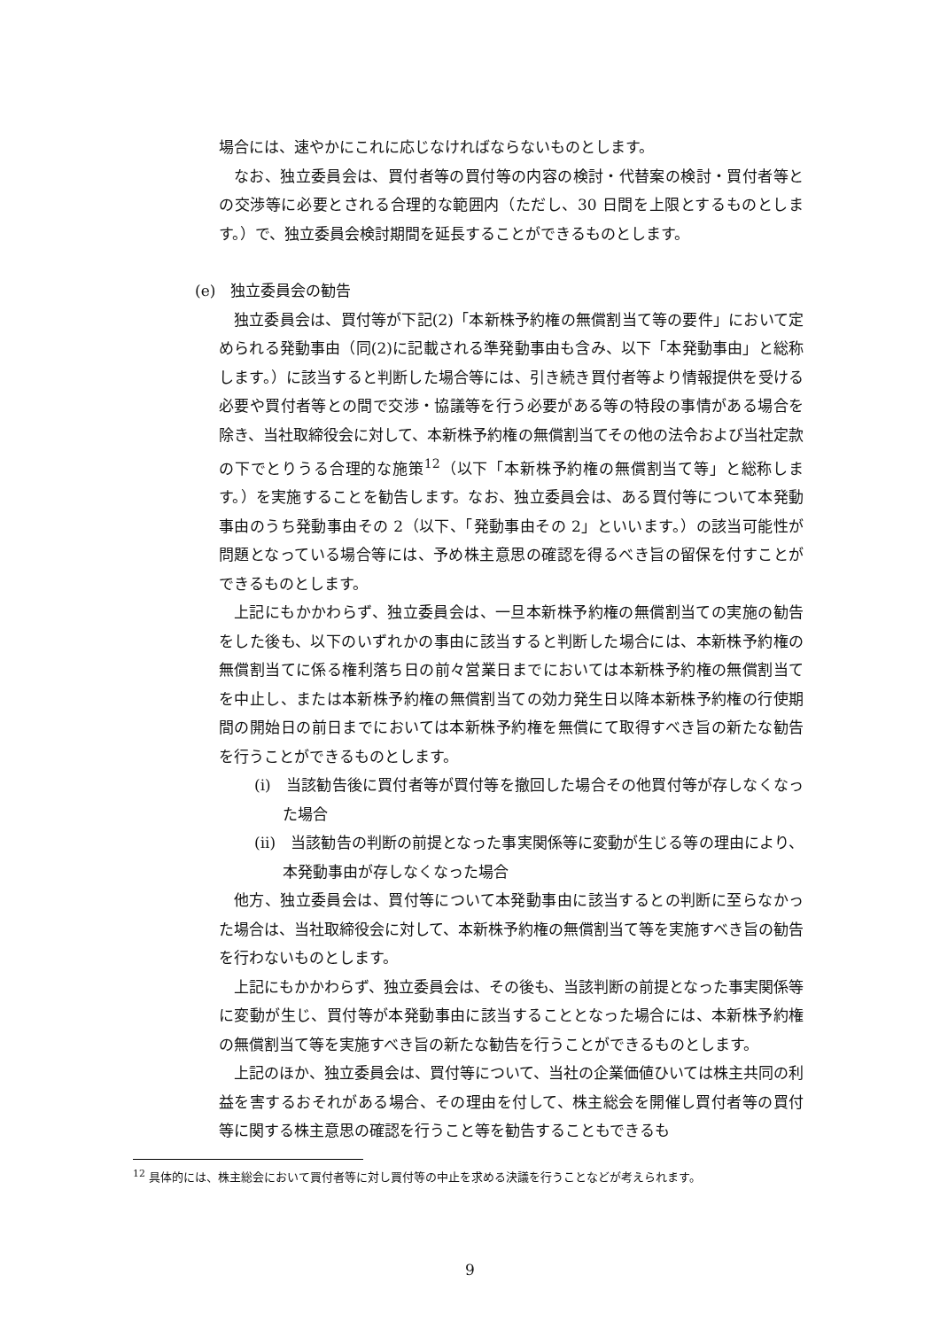場合には、速やかにこれに応じなければならないものとします。
なお、独立委員会は、買付者等の買付等の内容の検討・代替案の検討・買付者等との交渉等に必要とされる合理的な範囲内（ただし、30 日間を上限とするものとします。）で、独立委員会検討期間を延長することができるものとします。
(e)　独立委員会の勧告
独立委員会は、買付等が下記(2)「本新株予約権の無償割当て等の要件」において定められる発動事由（同(2)に記載される準発動事由も含み、以下「本発動事由」と総称します。）に該当すると判断した場合等には、引き続き買付者等より情報提供を受ける必要や買付者等との間で交渉・協議等を行う必要がある等の特段の事情がある場合を除き、当社取締役会に対して、本新株予約権の無償割当てその他の法令および当社定款の下でとりうる合理的な施策<sup>12</sup>（以下「本新株予約権の無償割当て等」と総称します。）を実施することを勧告します。なお、独立委員会は、ある買付等について本発動事由のうち発動事由その 2（以下、「発動事由その 2」といいます。）の該当可能性が問題となっている場合等には、予め株主意思の確認を得るべき旨の留保を付すことができるものとします。
上記にもかかわらず、独立委員会は、一旦本新株予約権の無償割当ての実施の勧告をした後も、以下のいずれかの事由に該当すると判断した場合には、本新株予約権の無償割当てに係る権利落ち日の前々営業日までにおいては本新株予約権の無償割当てを中止し、または本新株予約権の無償割当ての効力発生日以降本新株予約権の行使期間の開始日の前日までにおいては本新株予約権を無償にて取得すべき旨の新たな勧告を行うことができるものとします。
(i)　当該勧告後に買付者等が買付等を撤回した場合その他買付等が存しなくなった場合
(ii)　当該勧告の判断の前提となった事実関係等に変動が生じる等の理由により、本発動事由が存しなくなった場合
他方、独立委員会は、買付等について本発動事由に該当するとの判断に至らなかった場合は、当社取締役会に対して、本新株予約権の無償割当て等を実施すべき旨の勧告を行わないものとします。
上記にもかかわらず、独立委員会は、その後も、当該判断の前提となった事実関係等に変動が生じ、買付等が本発動事由に該当することとなった場合には、本新株予約権の無償割当て等を実施すべき旨の新たな勧告を行うことができるものとします。
上記のほか、独立委員会は、買付等について、当社の企業価値ひいては株主共同の利益を害するおそれがある場合、その理由を付して、株主総会を開催し買付者等の買付等に関する株主意思の確認を行うこと等を勧告することもできるも
<sup>12</sup> 具体的には、株主総会において買付者等に対し買付等の中止を求める決議を行うことなどが考えられます。
9